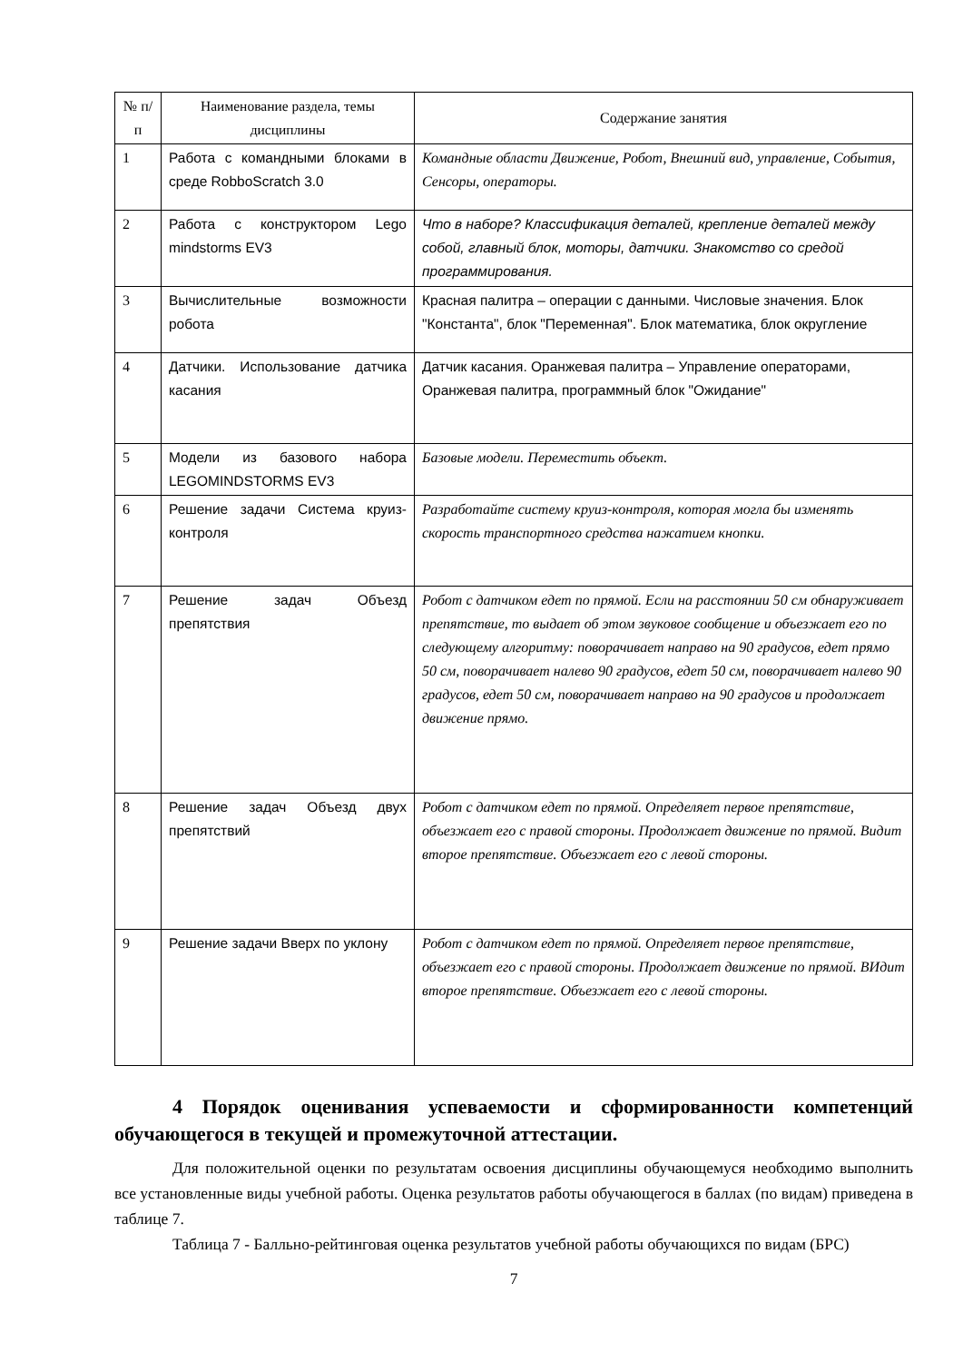| № п/п | Наименование раздела, темы дисциплины | Содержание занятия |
| --- | --- | --- |
| 1 | Работа с командными блоками в среде RobboScratch 3.0 | Командные области Движение, Робот, Внешний вид, управление, События, Сенсоры, операторы. |
| 2 | Работа с конструктором Lego mindstorms EV3 | Что в наборе? Классификация деталей, крепление деталей между собой, главный блок, моторы, датчики. Знакомство со средой программирования. |
| 3 | Вычислительные возможности робота | Красная палитра – операции с данными. Числовые значения. Блок "Константа", блок "Переменная". Блок математика, блок округление |
| 4 | Датчики. Использование датчика касания | Датчик касания. Оранжевая палитра – Управление операторами, Оранжевая палитра, программный блок "Ожидание" |
| 5 | Модели из базового набора LEGOMINDSTORMS EV3 | Базовые модели. Переместить объект. |
| 6 | Решение задачи Система круиз-контроля | Разработайте систему круиз-контроля, которая могла бы изменять скорость транспортного средства нажатием кнопки. |
| 7 | Решение задач Объезд препятствия | Робот с датчиком едет по прямой. Если на расстоянии 50 см обнаруживает препятствие, то выдает об этом звуковое сообщение и объезжает его по следующему алгоритму: поворачивает направо на 90 градусов, едет прямо 50 см, поворачивает налево 90 градусов, едет 50 см, поворачивает налево 90 градусов, едет 50 см, поворачивает направо на 90 градусов и продолжает движение прямо. |
| 8 | Решение задач Объезд двух препятствий | Робот с датчиком едет по прямой. Определяет первое препятствие, объезжает его с правой стороны. Продолжает движение по прямой. Видит второе препятствие. Объезжает его с левой стороны. |
| 9 | Решение задачи Вверх по уклону | Робот с датчиком едет по прямой. Определяет первое препятствие, объезжает его с правой стороны. Продолжает движение по прямой. ВИдит второе препятствие. Объезжает его с левой стороны. |
4 Порядок оценивания успеваемости и сформированности компетенций обучающегося в текущей и промежуточной аттестации.
Для положительной оценки по результатам освоения дисциплины обучающемуся необходимо выполнить все установленные виды учебной работы. Оценка результатов работы обучающегося в баллах (по видам) приведена в таблице 7.
Таблица 7 - Балльно-рейтинговая оценка результатов учебной работы обучающихся по видам (БРС)
7